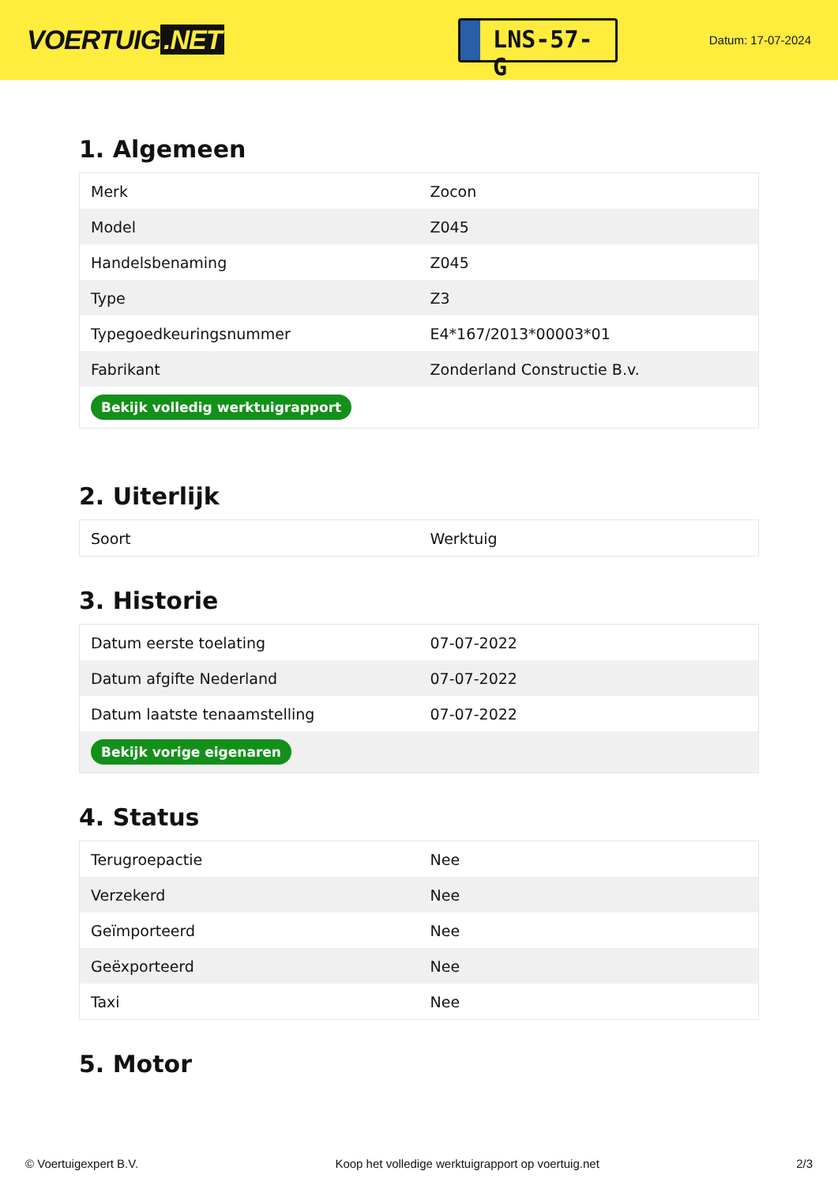VOERTUIG.NET
LNS-57-G
Datum: 17-07-2024
1. Algemeen
| Merk | Zocon |
| Model | Z045 |
| Handelsbenaming | Z045 |
| Type | Z3 |
| Typegoedkeuringsnummer | E4*167/2013*00003*01 |
| Fabrikant | Zonderland Constructie B.v. |
| Bekijk volledig werktuigrapport | |
2. Uiterlijk
| Soort | Werktuig |
3. Historie
| Datum eerste toelating | 07-07-2022 |
| Datum afgifte Nederland | 07-07-2022 |
| Datum laatste tenaamstelling | 07-07-2022 |
| Bekijk vorige eigenaren | |
4. Status
| Terugroepactie | Nee |
| Verzekerd | Nee |
| Geïmporteerd | Nee |
| Geëxporteerd | Nee |
| Taxi | Nee |
5. Motor
© Voertuigexpert B.V. Koop het volledige werktuigrapport op voertuig.net 2/3